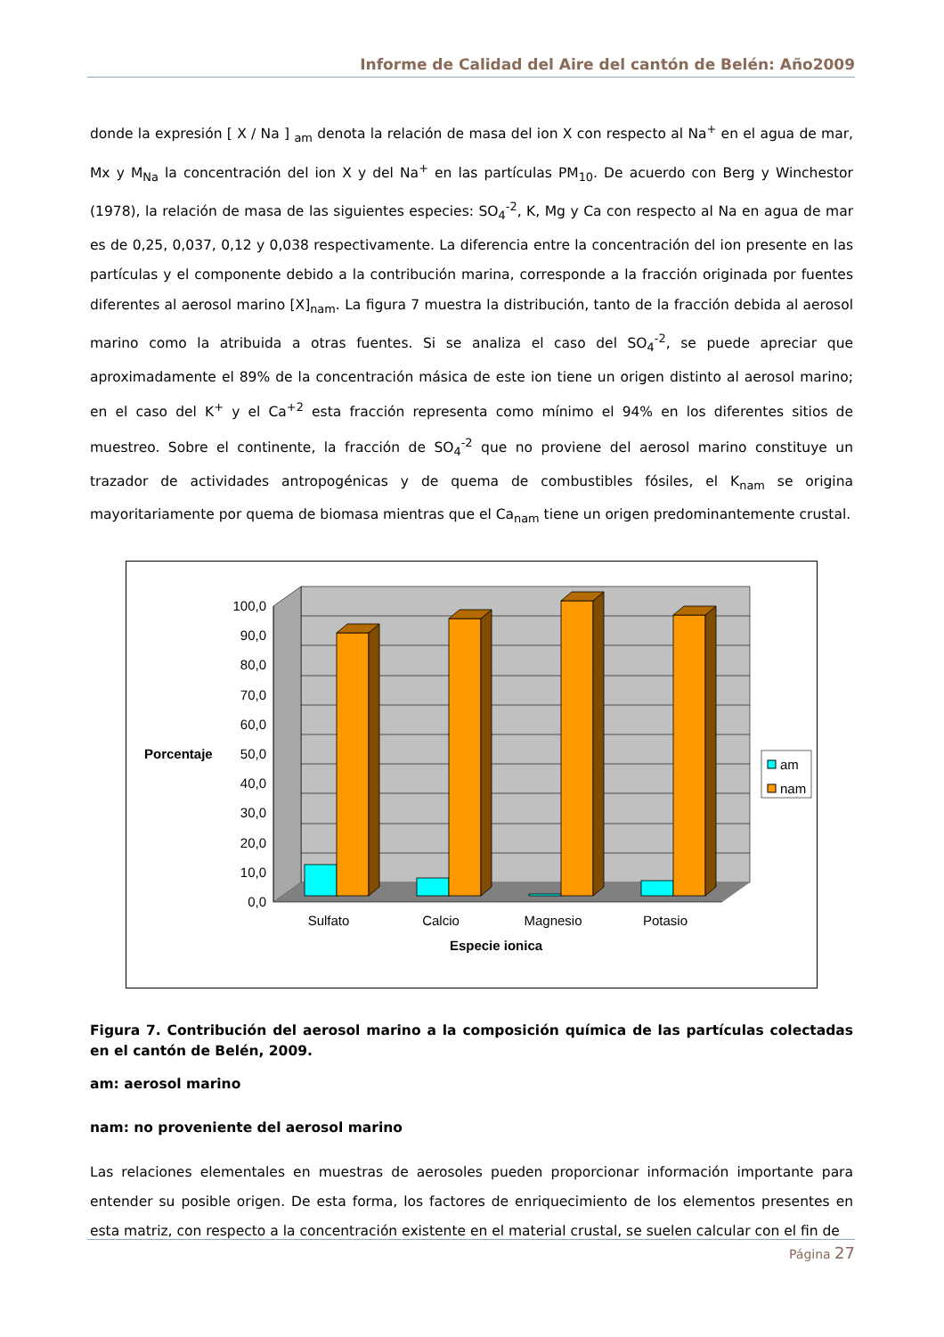Informe de Calidad del Aire del cantón de Belén: Año2009
donde la expresión [ X / Na ] <sub>am</sub> denota la relación de masa del ion X con respecto al Na<sup>+</sup> en el agua de mar, Mx y M<sub>Na</sub> la concentración del ion X y del Na<sup>+</sup> en las partículas PM<sub>10</sub>. De acuerdo con Berg y Winchestor (1978), la relación de masa de las siguientes especies: SO<sub>4</sub><sup>-2</sup>, K, Mg y Ca con respecto al Na en agua de mar es de 0,25, 0,037, 0,12 y 0,038 respectivamente. La diferencia entre la concentración del ion presente en las partículas y el componente debido a la contribución marina, corresponde a la fracción originada por fuentes diferentes al aerosol marino [X]<sub>nam</sub>. La figura 7 muestra la distribución, tanto de la fracción debida al aerosol marino como la atribuida a otras fuentes. Si se analiza el caso del SO<sub>4</sub><sup>-2</sup>, se puede apreciar que aproximadamente el 89% de la concentración másica de este ion tiene un origen distinto al aerosol marino; en el caso del K<sup>+</sup> y el Ca<sup>+2</sup> esta fracción representa como mínimo el 94% en los diferentes sitios de muestreo. Sobre el continente, la fracción de SO<sub>4</sub><sup>-2</sup> que no proviene del aerosol marino constituye un trazador de actividades antropogénicas y de quema de combustibles fósiles, el K<sub>nam</sub> se origina mayoritariamente por quema de biomasa mientras que el Ca<sub>nam</sub> tiene un origen predominantemente crustal.
100,0
90,0
80,0
70,0
60,0
50,0
40,0
30,0
20,0
10,0
0,0
Sulfato
Calcio
Magnesio
Potasio
Especie ionica
Porcentaje
am
nam
Figura 7. Contribución del aerosol marino a la composición química de las partículas colectadas en el cantón de Belén, 2009.
am: aerosol marino
nam: no proveniente del aerosol marino
Las relaciones elementales en muestras de aerosoles pueden proporcionar información importante para entender su posible origen. De esta forma, los factores de enriquecimiento de los elementos presentes en esta matriz, con respecto a la concentración existente en el material crustal, se suelen calcular con el fin de
Página 27